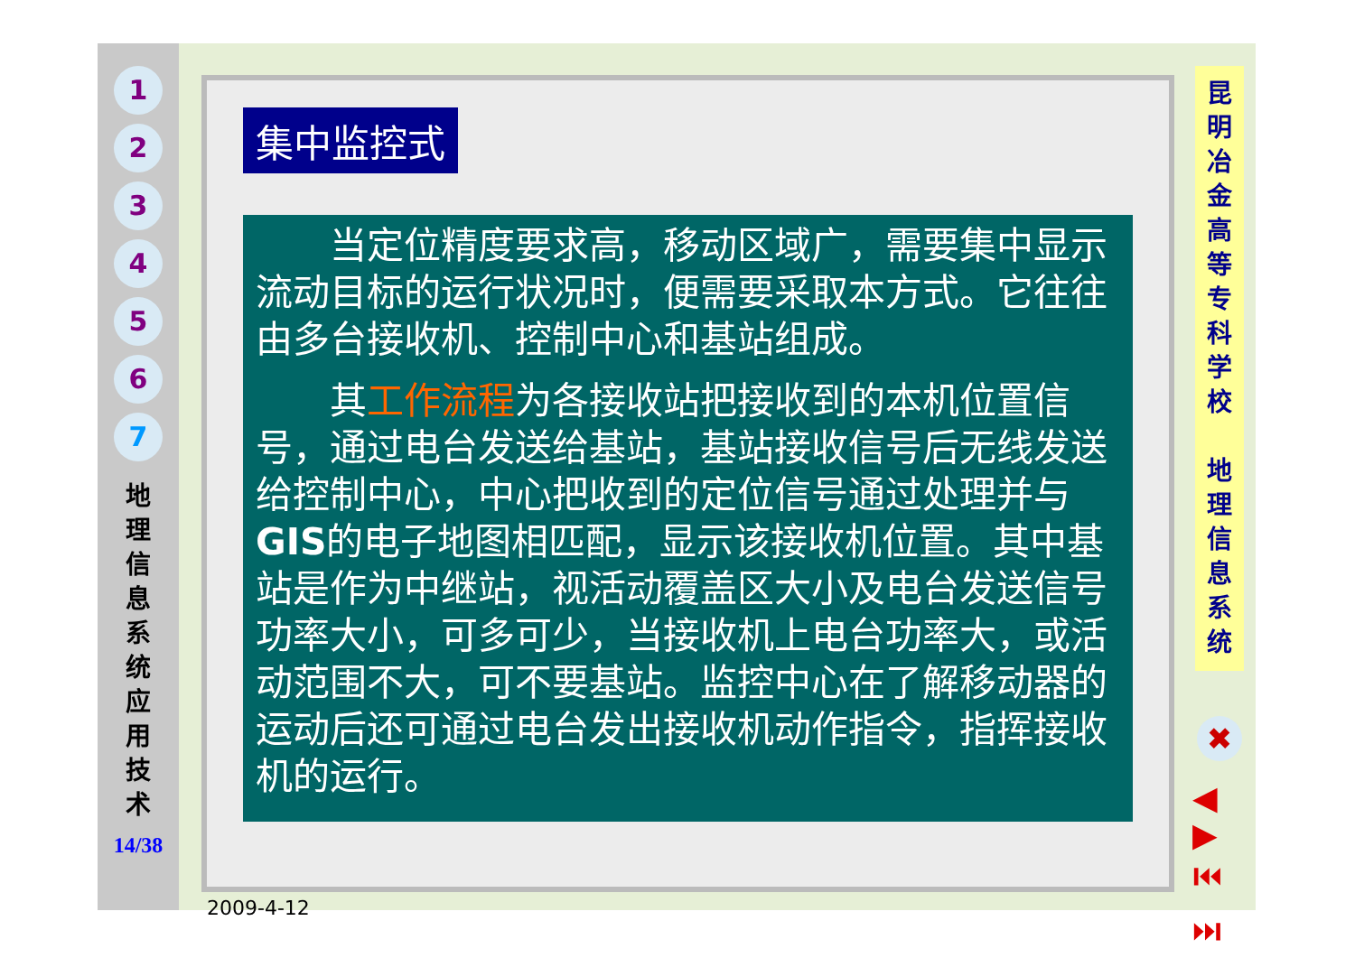1
2
3
4
5
6
7
地 理 信 息 系 统 应 用 技 术
14/38
集中监控式
当定位精度要求高，移动区域广，需要集中显示流动目标的运行状况时，便需要采取本方式。它往往由多台接收机、控制中心和基站组成。
其工作流程为各接收站把接收到的本机位置信号，通过电台发送给基站，基站接收信号后无线发送给控制中心，中心把收到的定位信号通过处理并与GIS的电子地图相匹配，显示该接收机位置。其中基站是作为中继站，视活动覆盖区大小及电台发送信号功率大小，可多可少，当接收机上电台功率大，或活动范围不大，可不要基站。监控中心在了解移动器的运动后还可通过电台发出接收机动作指令，指挥接收机的运行。
2009-4-12
昆 明 冶 金 高 等 专 科 学 校
地 理 信 息 系 统
✖
◀ ▶
⏮ ⏭